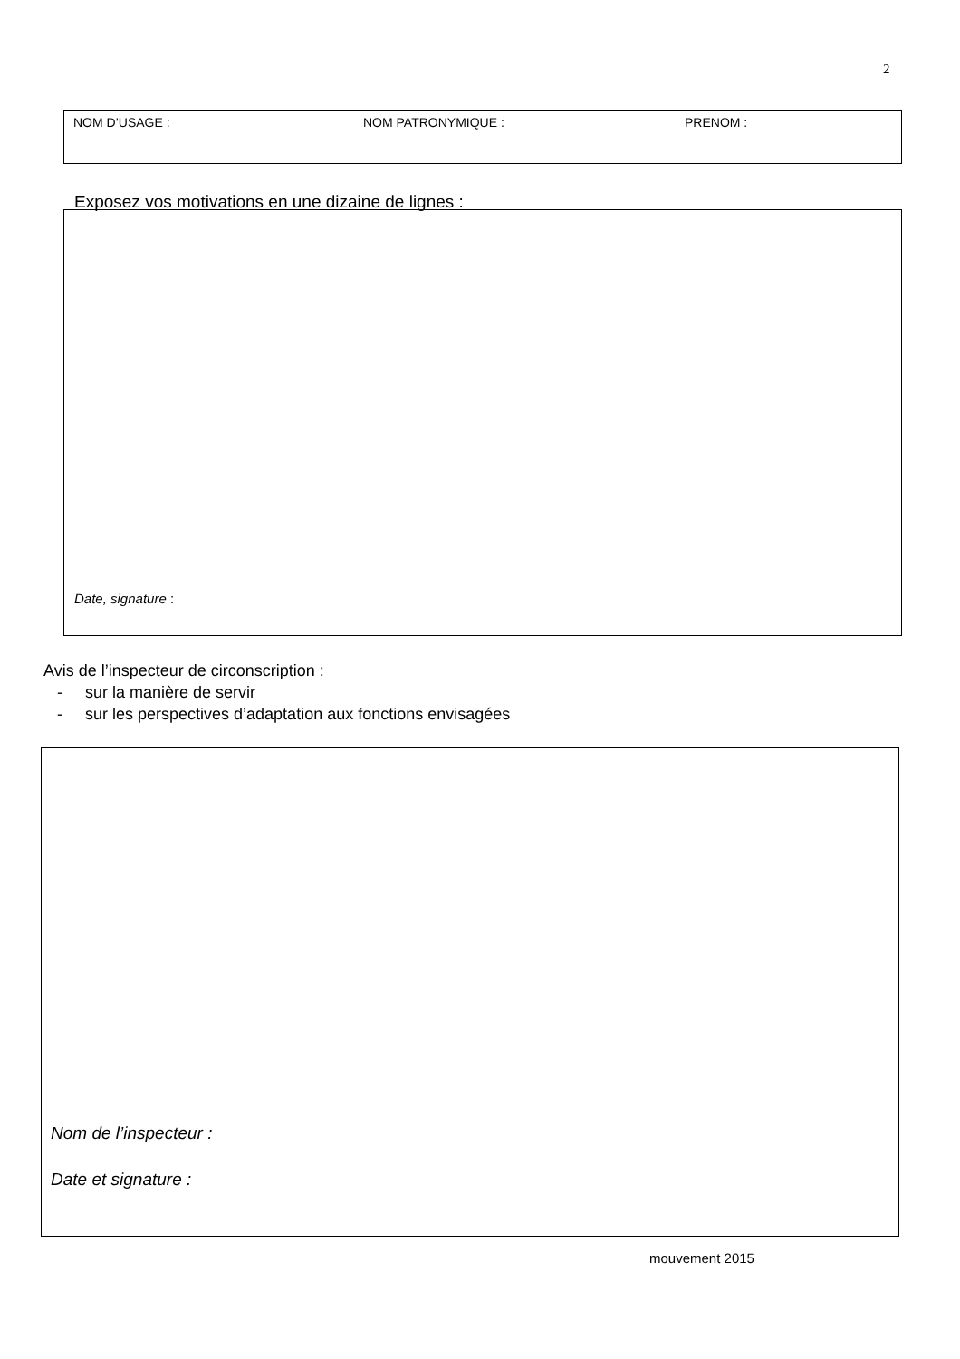2
NOM D’USAGE : NOM PATRONYMIQUE : PRENOM :
Exposez vos motivations en une dizaine de lignes :
Date, signature :
Avis de l’inspecteur de circonscription :
- sur la manière de servir
- sur les perspectives d’adaptation aux fonctions envisagées
Nom de l’inspecteur :
Date et signature :
mouvement 2015